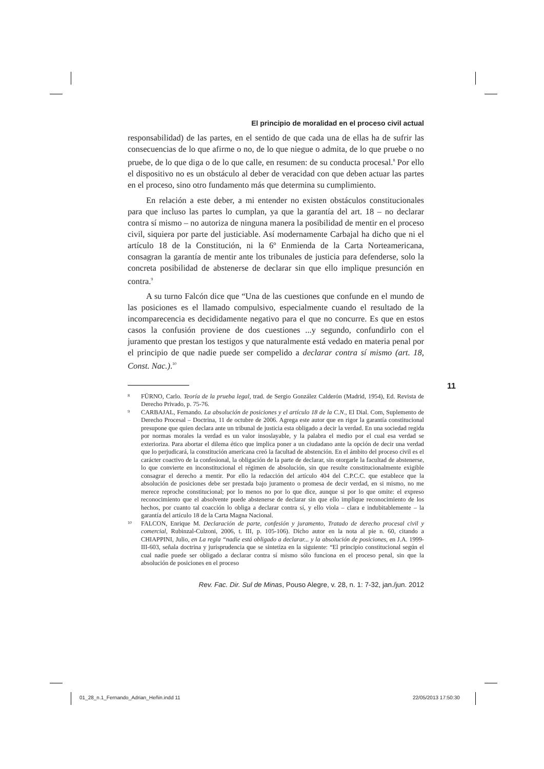El principio de moralidad en el proceso civil actual
responsabilidad) de las partes, en el sentido de que cada una de ellas ha de sufrir las consecuencias de lo que afirme o no, de lo que niegue o admita, de lo que pruebe o no pruebe, de lo que diga o de lo que calle, en resumen: de su conducta procesal.<sup>8</sup> Por ello el dispositivo no es un obstáculo al deber de veracidad con que deben actuar las partes en el proceso, sino otro fundamento más que determina su cumplimiento.
En relación a este deber, a mi entender no existen obstáculos constitucionales para que incluso las partes lo cumplan, ya que la garantía del art. 18 – no declarar contra sí mismo – no autoriza de ninguna manera la posibilidad de mentir en el proceso civil, siquiera por parte del justiciable. Así modernamente Carbajal ha dicho que ni el artículo 18 de la Constitución, ni la 6º Enmienda de la Carta Norteamericana, consagran la garantía de mentir ante los tribunales de justicia para defenderse, solo la concreta posibilidad de abstenerse de declarar sin que ello implique presunción en contra.<sup>9</sup>
A su turno Falcón dice que “Una de las cuestiones que confunde en el mundo de las posiciones es el llamado compulsivo, especialmente cuando el resultado de la incomparecencia es decididamente negativo para el que no concurre. Es que en estos casos la confusión proviene de dos cuestiones ...y segundo, confundirlo con el juramento que prestan los testigos y que naturalmente está vedado en materia penal por el principio de que nadie puede ser compelido a declarar contra sí mismo (art. 18, Const. Nac.).<sup>10</sup>
8 FÜRNO, Carlo. Teoría de la prueba legal, trad. de Sergio González Calderón (Madrid, 1954), Ed. Revista de Derecho Privado, p. 75-76.
9 CARBAJAL, Fernando. La absolución de posiciones y el artículo 18 de la C.N., El Dial. Com, Suplemento de Derecho Procesal – Doctrina, 11 de octubre de 2006. Agrega este autor que en rigor la garantía constitucional presupone que quien declara ante un tribunal de justicia esta obligado a decir la verdad. En una sociedad regida por normas morales la verdad es un valor insoslayable, y la palabra el medio por el cual esa verdad se exterioriza. Para abortar el dilema ético que implica poner a un ciudadano ante la opción de decir una verdad que lo perjudicará, la constitución americana creó la facultad de abstención. En el ámbito del proceso civil es el carácter coactivo de la confesional, la obligación de la parte de declarar, sin otorgarle la facultad de abstenerse, lo que convierte en inconstitucional el régimen de absolución, sin que resulte constitucionalmente exigible consagrar el derecho a mentir. Por ello la redacción del artículo 404 del C.P.C.C. que establece que la absolución de posiciones debe ser prestada bajo juramento o promesa de decir verdad, en si mismo, no me merece reproche constitucional; por lo menos no por lo que dice, aunque si por lo que omite: el expreso reconocimiento que el absolvente puede abstenerse de declarar sin que ello implique reconocimiento de los hechos, por cuanto tal coacción lo obliga a declarar contra sí, y ello viola – clara e indubitablemente – la garantía del artículo 18 de la Carta Magna Nacional.
10 FALCON, Enrique M. Declaración de parte, confesión y juramento, Tratado de derecho procesal civil y comercial, Rubinzal-Culzoni, 2006, t. III, p. 105-106). Dicho autor en la nota al pie n. 60, citando a CHIAPPINI, Julio, en La regla “nadie está obligado a declarar... y la absolución de posiciones, en J.A. 1999-III-603, señala doctrina y jurisprudencia que se sintetiza en la siguiente: “El principio constitucional según el cual nadie puede ser obligado a declarar contra sí mismo sólo funciona en el proceso penal, sin que la absolución de posiciones en el proceso
Rev. Fac. Dir. Sul de Minas, Pouso Alegre, v. 28, n. 1: 7-32, jan./jun. 2012
11
01_28_n.1_Fernando_Adrian_Heñin.indd 11
22/05/2013 17:50:30